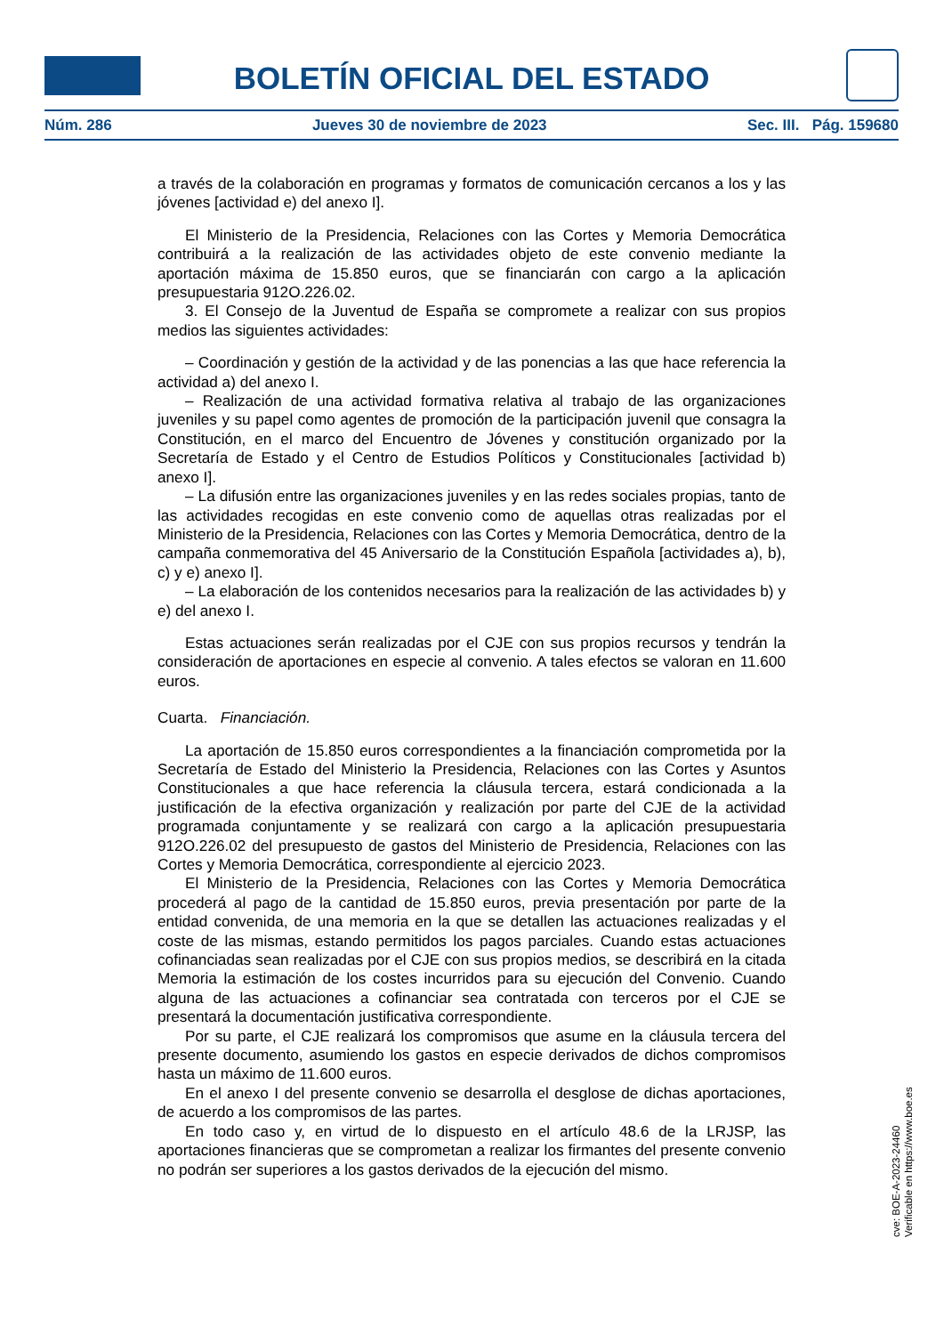BOLETÍN OFICIAL DEL ESTADO
Núm. 286 Jueves 30 de noviembre de 2023 Sec. III. Pág. 159680
a través de la colaboración en programas y formatos de comunicación cercanos a los y las jóvenes [actividad e) del anexo I].
El Ministerio de la Presidencia, Relaciones con las Cortes y Memoria Democrática contribuirá a la realización de las actividades objeto de este convenio mediante la aportación máxima de 15.850 euros, que se financiarán con cargo a la aplicación presupuestaria 912O.226.02.
3. El Consejo de la Juventud de España se compromete a realizar con sus propios medios las siguientes actividades:
– Coordinación y gestión de la actividad y de las ponencias a las que hace referencia la actividad a) del anexo I.
– Realización de una actividad formativa relativa al trabajo de las organizaciones juveniles y su papel como agentes de promoción de la participación juvenil que consagra la Constitución, en el marco del Encuentro de Jóvenes y constitución organizado por la Secretaría de Estado y el Centro de Estudios Políticos y Constitucionales [actividad b) anexo I].
– La difusión entre las organizaciones juveniles y en las redes sociales propias, tanto de las actividades recogidas en este convenio como de aquellas otras realizadas por el Ministerio de la Presidencia, Relaciones con las Cortes y Memoria Democrática, dentro de la campaña conmemorativa del 45 Aniversario de la Constitución Española [actividades a), b), c) y e) anexo I].
– La elaboración de los contenidos necesarios para la realización de las actividades b) y e) del anexo I.
Estas actuaciones serán realizadas por el CJE con sus propios recursos y tendrán la consideración de aportaciones en especie al convenio. A tales efectos se valoran en 11.600 euros.
Cuarta. Financiación.
La aportación de 15.850 euros correspondientes a la financiación comprometida por la Secretaría de Estado del Ministerio la Presidencia, Relaciones con las Cortes y Asuntos Constitucionales a que hace referencia la cláusula tercera, estará condicionada a la justificación de la efectiva organización y realización por parte del CJE de la actividad programada conjuntamente y se realizará con cargo a la aplicación presupuestaria 912O.226.02 del presupuesto de gastos del Ministerio de Presidencia, Relaciones con las Cortes y Memoria Democrática, correspondiente al ejercicio 2023.
El Ministerio de la Presidencia, Relaciones con las Cortes y Memoria Democrática procederá al pago de la cantidad de 15.850 euros, previa presentación por parte de la entidad convenida, de una memoria en la que se detallen las actuaciones realizadas y el coste de las mismas, estando permitidos los pagos parciales. Cuando estas actuaciones cofinanciadas sean realizadas por el CJE con sus propios medios, se describirá en la citada Memoria la estimación de los costes incurridos para su ejecución del Convenio. Cuando alguna de las actuaciones a cofinanciar sea contratada con terceros por el CJE se presentará la documentación justificativa correspondiente.
Por su parte, el CJE realizará los compromisos que asume en la cláusula tercera del presente documento, asumiendo los gastos en especie derivados de dichos compromisos hasta un máximo de 11.600 euros.
En el anexo I del presente convenio se desarrolla el desglose de dichas aportaciones, de acuerdo a los compromisos de las partes.
En todo caso y, en virtud de lo dispuesto en el artículo 48.6 de la LRJSP, las aportaciones financieras que se comprometan a realizar los firmantes del presente convenio no podrán ser superiores a los gastos derivados de la ejecución del mismo.
cve: BOE-A-2023-24460
Verificable en https://www.boe.es